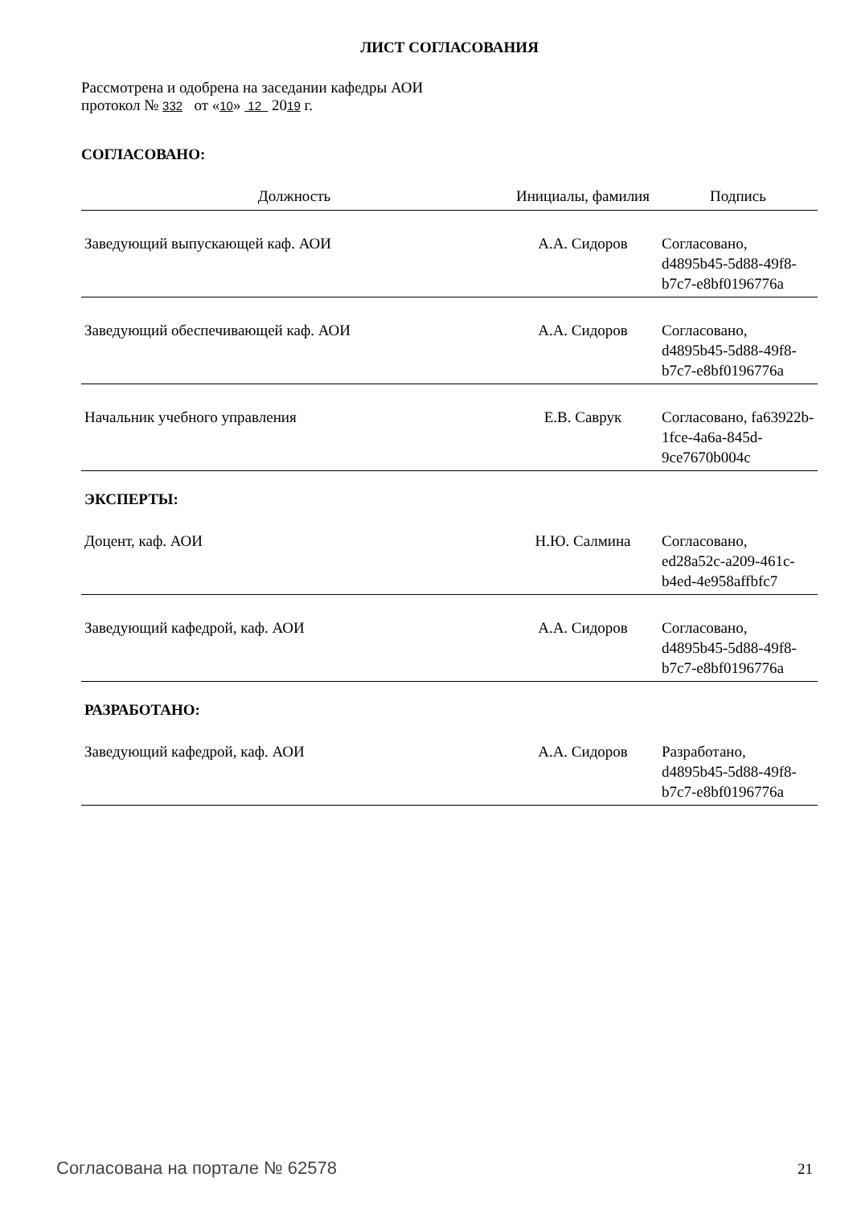ЛИСТ СОГЛАСОВАНИЯ
Рассмотрена и одобрена на заседании кафедры АОИ
протокол № 332 от «10» 12 2019 г.
СОГЛАСОВАНО:
| Должность | Инициалы, фамилия | Подпись |
| --- | --- | --- |
| Заведующий выпускающей каф. АОИ | А.А. Сидоров | Согласовано, d4895b45-5d88-49f8-b7c7-e8bf0196776a |
| Заведующий обеспечивающей каф. АОИ | А.А. Сидоров | Согласовано, d4895b45-5d88-49f8-b7c7-e8bf0196776a |
| Начальник учебного управления | Е.В. Саврук | Согласовано, fa63922b-1fce-4a6a-845d-9ce7670b004c |
ЭКСПЕРТЫ:
| Доцент, каф. АОИ | Н.Ю. Салмина | Согласовано, ed28a52c-a209-461c-b4ed-4e958affbfc7 |
| Заведующий кафедрой, каф. АОИ | А.А. Сидоров | Согласовано, d4895b45-5d88-49f8-b7c7-e8bf0196776a |
РАЗРАБОТАНО:
| Заведующий кафедрой, каф. АОИ | А.А. Сидоров | Разработано, d4895b45-5d88-49f8-b7c7-e8bf0196776a |
Согласована на портале № 62578 21